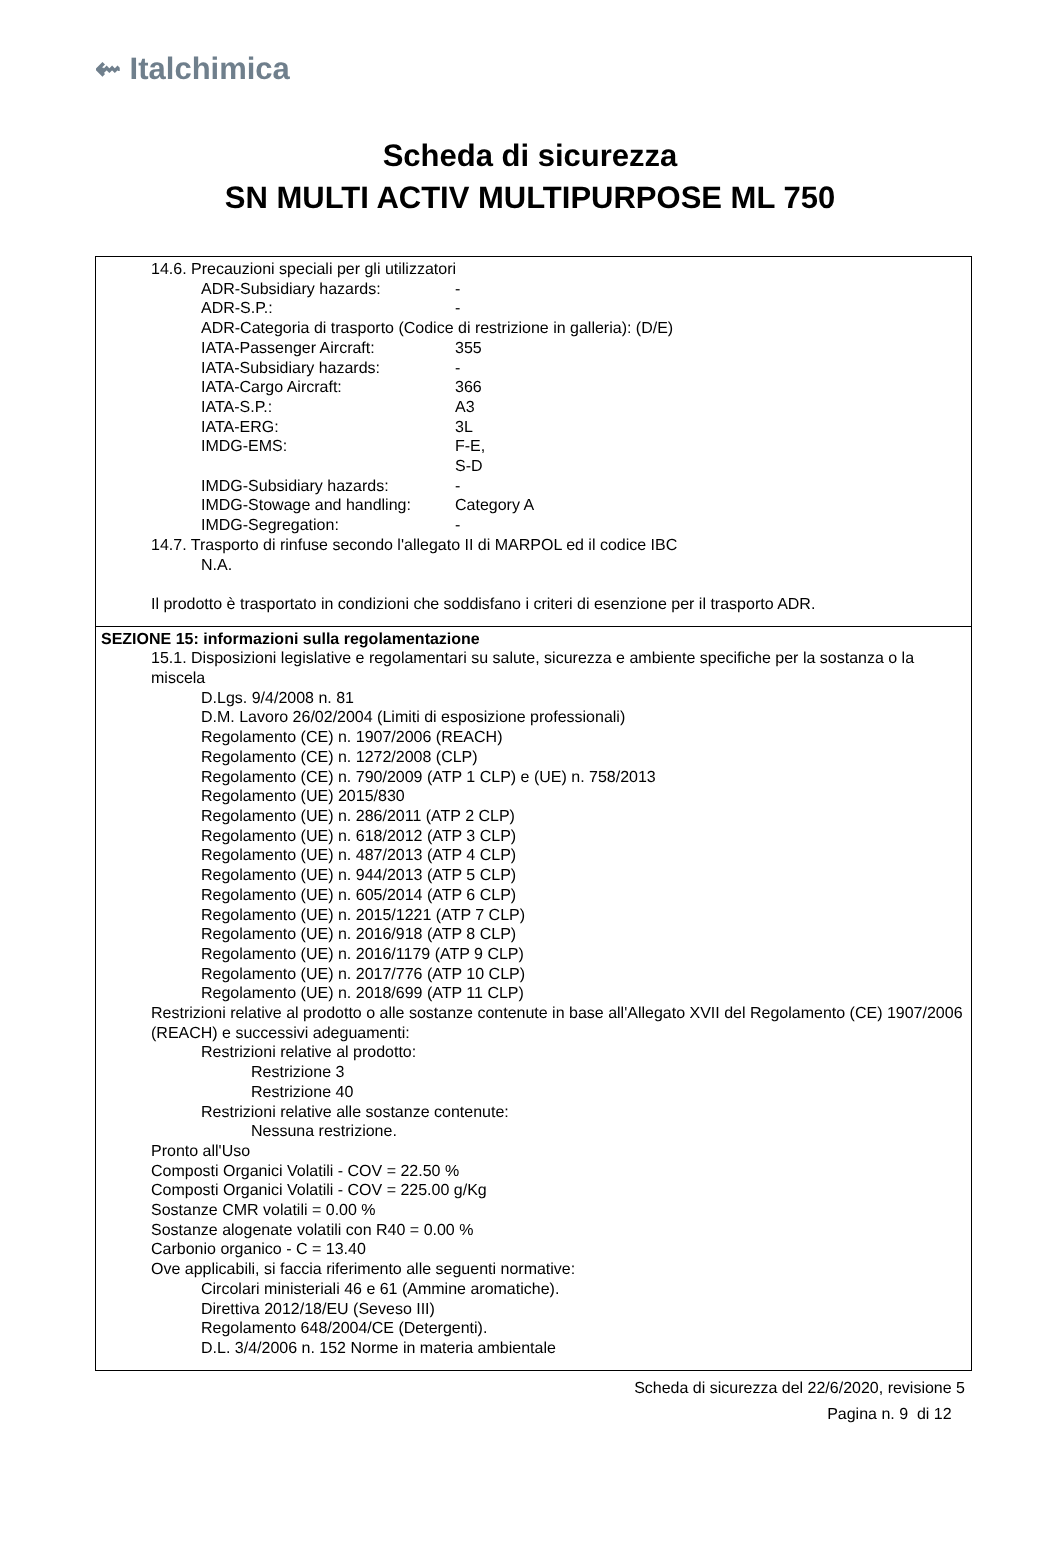⇜ Italchimica
Scheda di sicurezza
SN MULTI ACTIV MULTIPURPOSE ML 750
14.6. Precauzioni speciali per gli utilizzatori
ADR-Subsidiary hazards: -
ADR-S.P.: -
ADR-Categoria di trasporto (Codice di restrizione in galleria): (D/E)
IATA-Passenger Aircraft: 355
IATA-Subsidiary hazards: -
IATA-Cargo Aircraft: 366
IATA-S.P.: A3
IATA-ERG: 3L
IMDG-EMS: F-E,
S-D
IMDG-Subsidiary hazards: -
IMDG-Stowage and handling: Category A
IMDG-Segregation: -
14.7. Trasporto di rinfuse secondo l'allegato II di MARPOL ed il codice IBC
N.A.
Il prodotto è trasportato in condizioni che soddisfano i criteri di esenzione per il trasporto ADR.
SEZIONE 15: informazioni sulla regolamentazione
15.1. Disposizioni legislative e regolamentari su salute, sicurezza e ambiente specifiche per la sostanza o la miscela
D.Lgs. 9/4/2008 n. 81
D.M. Lavoro 26/02/2004 (Limiti di esposizione professionali)
Regolamento (CE) n. 1907/2006 (REACH)
Regolamento (CE) n. 1272/2008 (CLP)
Regolamento (CE) n. 790/2009 (ATP 1 CLP) e (UE) n. 758/2013
Regolamento (UE) 2015/830
Regolamento (UE) n. 286/2011 (ATP 2 CLP)
Regolamento (UE) n. 618/2012 (ATP 3 CLP)
Regolamento (UE) n. 487/2013 (ATP 4 CLP)
Regolamento (UE) n. 944/2013 (ATP 5 CLP)
Regolamento (UE) n. 605/2014 (ATP 6 CLP)
Regolamento (UE) n. 2015/1221 (ATP 7 CLP)
Regolamento (UE) n. 2016/918 (ATP 8 CLP)
Regolamento (UE) n. 2016/1179 (ATP 9 CLP)
Regolamento (UE) n. 2017/776 (ATP 10 CLP)
Regolamento (UE) n. 2018/699 (ATP 11 CLP)
Restrizioni relative al prodotto o alle sostanze contenute in base all'Allegato XVII del Regolamento (CE) 1907/2006 (REACH) e successivi adeguamenti:
Restrizioni relative al prodotto:
Restrizione 3
Restrizione 40
Restrizioni relative alle sostanze contenute:
Nessuna restrizione.
Pronto all'Uso
Composti Organici Volatili - COV = 22.50 %
Composti Organici Volatili - COV = 225.00 g/Kg
Sostanze CMR volatili = 0.00 %
Sostanze alogenate volatili con R40 = 0.00 %
Carbonio organico - C = 13.40
Ove applicabili, si faccia riferimento alle seguenti normative:
Circolari ministeriali 46 e 61 (Ammine aromatiche).
Direttiva 2012/18/EU (Seveso III)
Regolamento 648/2004/CE (Detergenti).
D.L. 3/4/2006 n. 152 Norme in materia ambientale
Scheda di sicurezza del 22/6/2020, revisione 5
Pagina n. 9 di 12